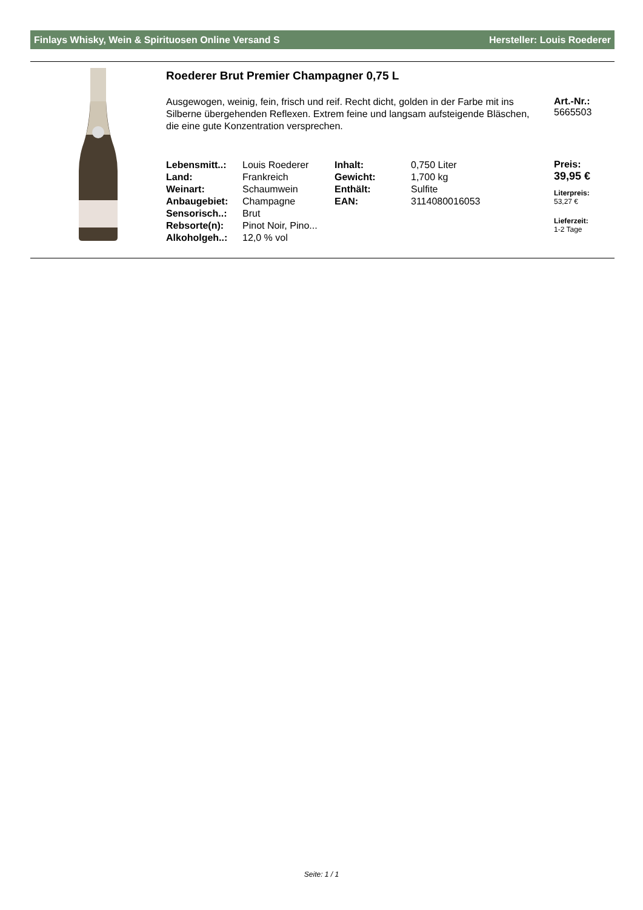Finlays Whisky, Wein & Spirituosen Online Versand S Hersteller: Louis Roederer
Roederer Brut Premier Champagner 0,75 L
Ausgewogen, weinig, fein, frisch und reif. Recht dicht, golden in der Farbe mit ins Silberne übergehenden Reflexen. Extrem feine und langsam aufsteigende Bläschen, die eine gute Konzentration versprechen.
Art.-Nr.:
5665503
| Lebensmitt..: | Louis Roederer | Inhalt: | 0,750 Liter |
| Land: | Frankreich | Gewicht: | 1,700 kg |
| Weinart: | Schaumwein | Enthält: | Sulfite |
| Anbaugebiet: | Champagne | EAN: | 3114080016053 |
| Sensorisch..: | Brut | | |
| Rebsorte(n): | Pinot Noir, Pino... | | |
| Alkoholgeh..: | 12,0 % vol | | |
Preis:
39,95 €
Literpreis:
53,27 €
Lieferzeit:
1-2 Tage
Seite: 1 / 1